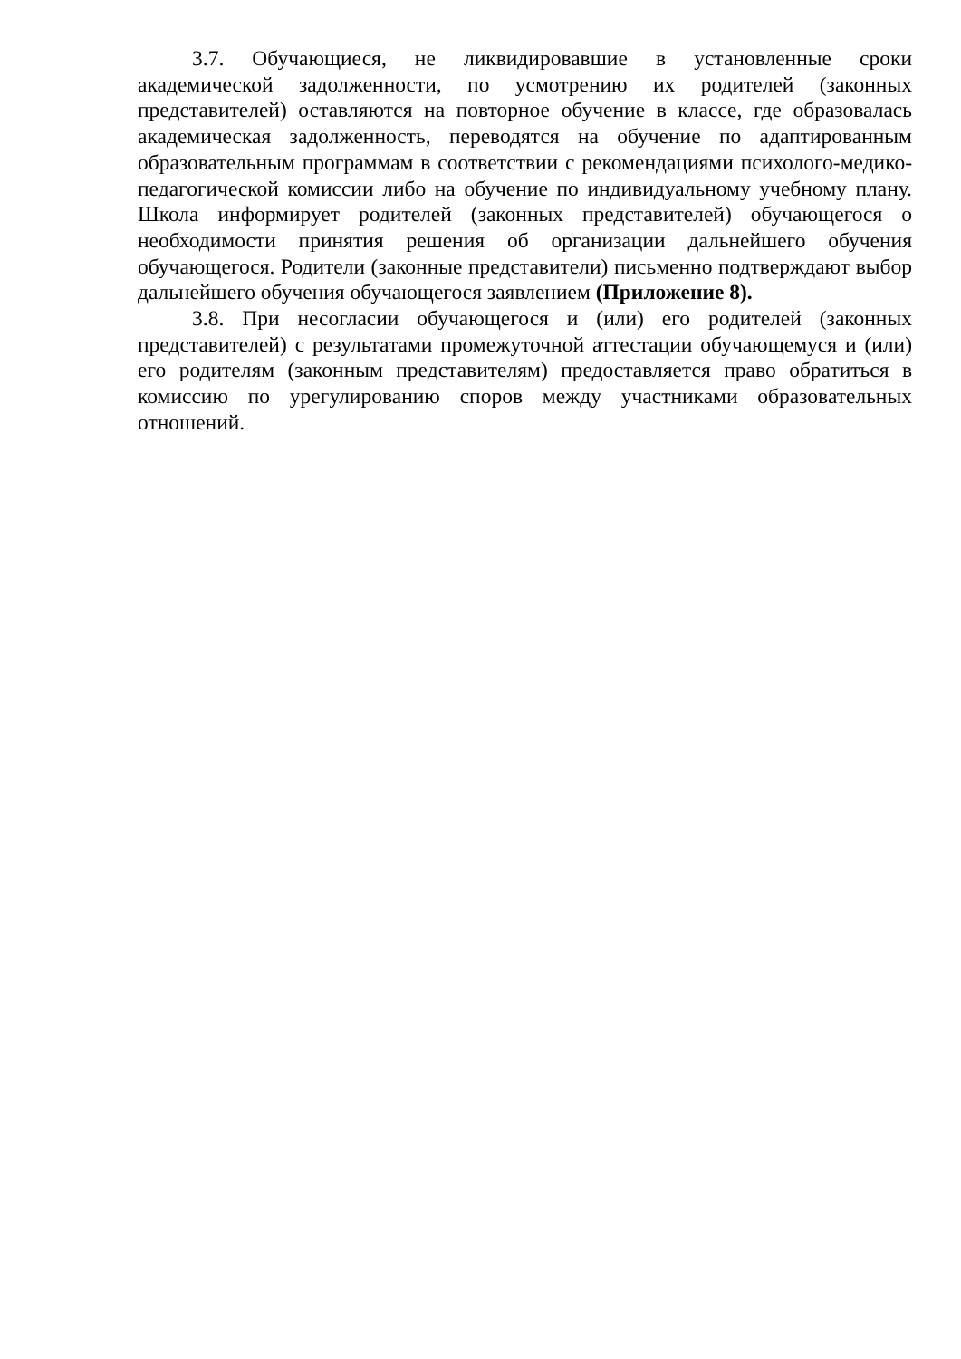3.7. Обучающиеся, не ликвидировавшие в установленные сроки академической задолженности, по усмотрению их родителей (законных представителей) оставляются на повторное обучение в классе, где образовалась академическая задолженность, переводятся на обучение по адаптированным образовательным программам в соответствии с рекомендациями психолого-медико-педагогической комиссии либо на обучение по индивидуальному учебному плану. Школа информирует родителей (законных представителей) обучающегося о необходимости принятия решения об организации дальнейшего обучения обучающегося. Родители (законные представители) письменно подтверждают выбор дальнейшего обучения обучающегося заявлением (Приложение 8).
3.8. При несогласии обучающегося и (или) его родителей (законных представителей) с результатами промежуточной аттестации обучающемуся и (или) его родителям (законным представителям) предоставляется право обратиться в комиссию по урегулированию споров между участниками образовательных отношений.